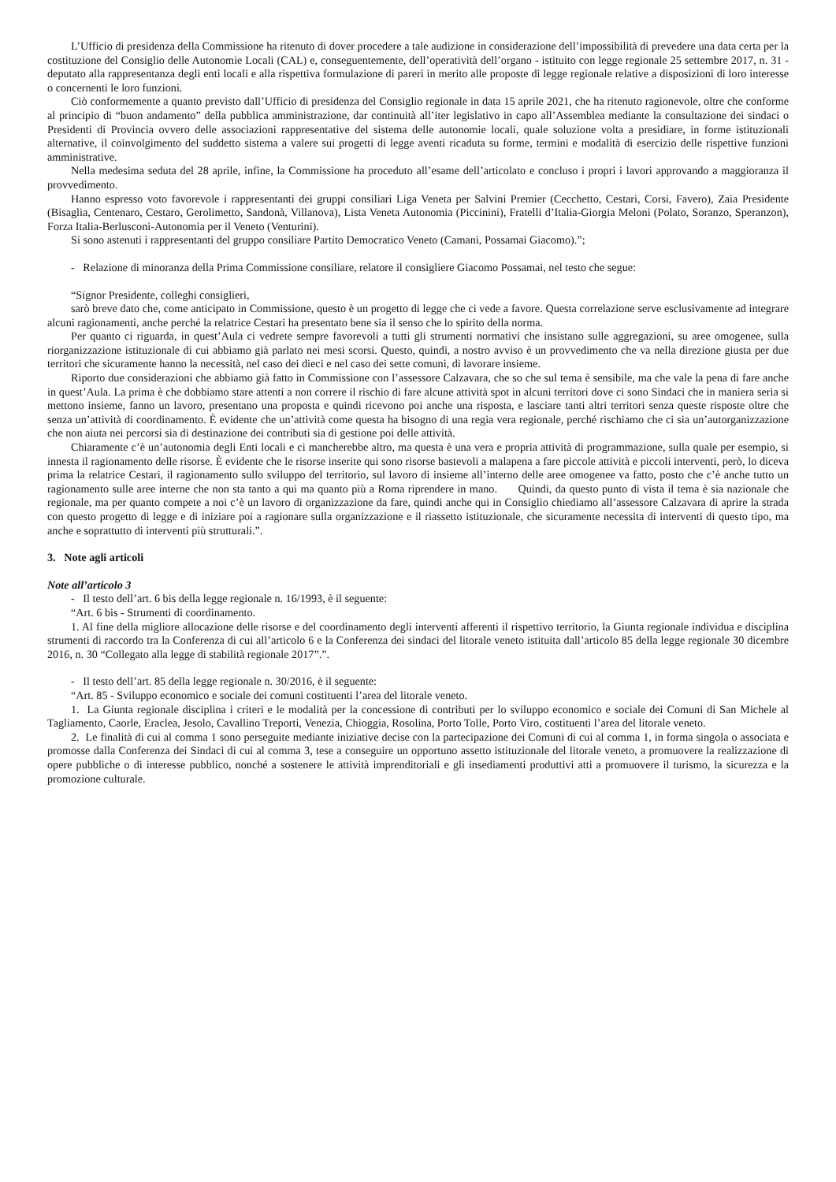L’Ufficio di presidenza della Commissione ha ritenuto di dover procedere a tale audizione in considerazione dell’impossibilità di prevedere una data certa per la costituzione del Consiglio delle Autonomie Locali (CAL) e, conseguentemente, dell’operatività dell’organo - istituito con legge regionale 25 settembre 2017, n. 31 - deputato alla rappresentanza degli enti locali e alla rispettiva formulazione di pareri in merito alle proposte di legge regionale relative a disposizioni di loro interesse o concernenti le loro funzioni.
Ciò conformemente a quanto previsto dall’Ufficio di presidenza del Consiglio regionale in data 15 aprile 2021, che ha ritenuto ragionevole, oltre che conforme al principio di “buon andamento” della pubblica amministrazione, dar continuità all’iter legislativo in capo all’Assemblea mediante la consultazione dei sindaci o Presidenti di Provincia ovvero delle associazioni rappresentative del sistema delle autonomie locali, quale soluzione volta a presidiare, in forme istituzionali alternative, il coinvolgimento del suddetto sistema a valere sui progetti di legge aventi ricaduta su forme, termini e modalità di esercizio delle rispettive funzioni amministrative.
Nella medesima seduta del 28 aprile, infine, la Commissione ha proceduto all’esame dell’articolato e concluso i propri i lavori approvando a maggioranza il provvedimento.
Hanno espresso voto favorevole i rappresentanti dei gruppi consiliari Liga Veneta per Salvini Premier (Cecchetto, Cestari, Corsi, Favero), Zaia Presidente (Bisaglia, Centenaro, Cestaro, Gerolimetto, Sandonà, Villanova), Lista Veneta Autonomia (Piccinini), Fratelli d’Italia-Giorgia Meloni (Polato, Soranzo, Speranzon), Forza Italia-Berlusconi-Autonomia per il Veneto (Venturini).
Si sono astenuti i rappresentanti del gruppo consiliare Partito Democratico Veneto (Camani, Possamai Giacomo).”;
- Relazione di minoranza della Prima Commissione consiliare, relatore il consigliere Giacomo Possamai, nel testo che segue:
“Signor Presidente, colleghi consiglieri,
sarò breve dato che, come anticipato in Commissione, questo è un progetto di legge che ci vede a favore. Questa correlazione serve esclusivamente ad integrare alcuni ragionamenti, anche perché la relatrice Cestari ha presentato bene sia il senso che lo spirito della norma.
Per quanto ci riguarda, in quest’Aula ci vedrete sempre favorevoli a tutti gli strumenti normativi che insistano sulle aggregazioni, su aree omogenee, sulla riorganizzazione istituzionale di cui abbiamo già parlato nei mesi scorsi. Questo, quindi, a nostro avviso è un provvedimento che va nella direzione giusta per due territori che sicuramente hanno la necessità, nel caso dei dieci e nel caso dei sette comuni, di lavorare insieme.
Riporto due considerazioni che abbiamo già fatto in Commissione con l’assessore Calzavara, che so che sul tema è sensibile, ma che vale la pena di fare anche in quest’Aula. La prima è che dobbiamo stare attenti a non correre il rischio di fare alcune attività spot in alcuni territori dove ci sono Sindaci che in maniera seria si mettono insieme, fanno un lavoro, presentano una proposta e quindi ricevono poi anche una risposta, e lasciare tanti altri territori senza queste risposte oltre che senza un’attività di coordinamento. È evidente che un’attività come questa ha bisogno di una regia vera regionale, perché rischiamo che ci sia un’autorganizzazione che non aiuta nei percorsi sia di destinazione dei contributi sia di gestione poi delle attività.
Chiaramente c’è un’autonomia degli Enti locali e ci mancherebbe altro, ma questa è una vera e propria attività di programmazione, sulla quale per esempio, si innesta il ragionamento delle risorse. È evidente che le risorse inserite qui sono risorse bastevoli a malapena a fare piccole attività e piccoli interventi, però, lo diceva prima la relatrice Cestari, il ragionamento sullo sviluppo del territorio, sul lavoro di insieme all’interno delle aree omogenee va fatto, posto che c’è anche tutto un ragionamento sulle aree interne che non sta tanto a qui ma quanto più a Roma riprendere in mano. Quindi, da questo punto di vista il tema è sia nazionale che regionale, ma per quanto compete a noi c’è un lavoro di organizzazione da fare, quindi anche qui in Consiglio chiediamo all’assessore Calzavara di aprire la strada con questo progetto di legge e di iniziare poi a ragionare sulla organizzazione e il riassetto istituzionale, che sicuramente necessita di interventi di questo tipo, ma anche e soprattutto di interventi più strutturali.”.
3. Note agli articoli
Note all’articolo 3
- Il testo dell’art. 6 bis della legge regionale n. 16/1993, è il seguente:
“Art. 6 bis - Strumenti di coordinamento.
1. Al fine della migliore allocazione delle risorse e del coordinamento degli interventi afferenti il rispettivo territorio, la Giunta regionale individua e disciplina strumenti di raccordo tra la Conferenza di cui all’articolo 6 e la Conferenza dei sindaci del litorale veneto istituita dall’articolo 85 della legge regionale 30 dicembre 2016, n. 30 “Collegato alla legge di stabilità regionale 2017”.”.
- Il testo dell’art. 85 della legge regionale n. 30/2016, è il seguente:
“Art. 85 - Sviluppo economico e sociale dei comuni costituenti l’area del litorale veneto.
1. La Giunta regionale disciplina i criteri e le modalità per la concessione di contributi per lo sviluppo economico e sociale dei Comuni di San Michele al Tagliamento, Caorle, Eraclea, Jesolo, Cavallino Treporti, Venezia, Chioggia, Rosolina, Porto Tolle, Porto Viro, costituenti l’area del litorale veneto.
2. Le finalità di cui al comma 1 sono perseguite mediante iniziative decise con la partecipazione dei Comuni di cui al comma 1, in forma singola o associata e promosse dalla Conferenza dei Sindaci di cui al comma 3, tese a conseguire un opportuno assetto istituzionale del litorale veneto, a promuovere la realizzazione di opere pubbliche o di interesse pubblico, nonché a sostenere le attività imprenditoriali e gli insediamenti produttivi atti a promuovere il turismo, la sicurezza e la promozione culturale.